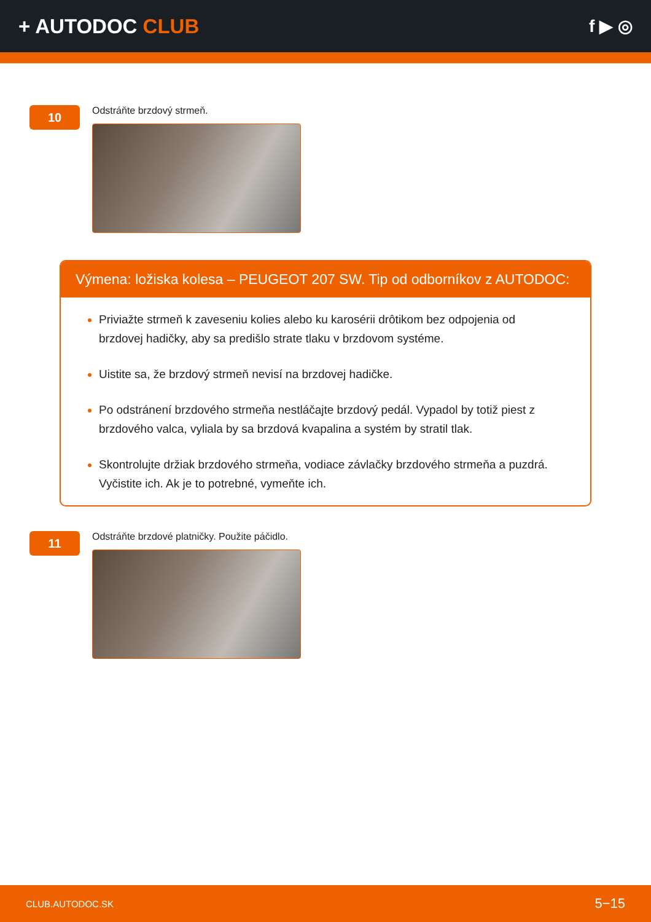+ AUTODOC CLUB
f ▶ ◎
10
Odstráňte brzdový strmeň.
Výmena: ložiska kolesa – PEUGEOT 207 SW. Tip od odborníkov z AUTODOC:
Priviažte strmeň k zaveseniu kolies alebo ku karosérii drôtikom bez odpojenia od brzdovej hadičky, aby sa predišlo strate tlaku v brzdovom systéme.
Uistite sa, že brzdový strmeň nevisí na brzdovej hadičke.
Po odstránení brzdového strmeňa nestláčajte brzdový pedál. Vypadol by totiž piest z brzdového valca, vyliala by sa brzdová kvapalina a systém by stratil tlak.
Skontrolujte držiak brzdového strmeňa, vodiace závlačky brzdového strmeňa a puzdrá. Vyčistite ich. Ak je to potrebné, vymeňte ich.
11
Odstráňte brzdové platničky. Použite páčidlo.
CLUB.AUTODOC.SK 5−15